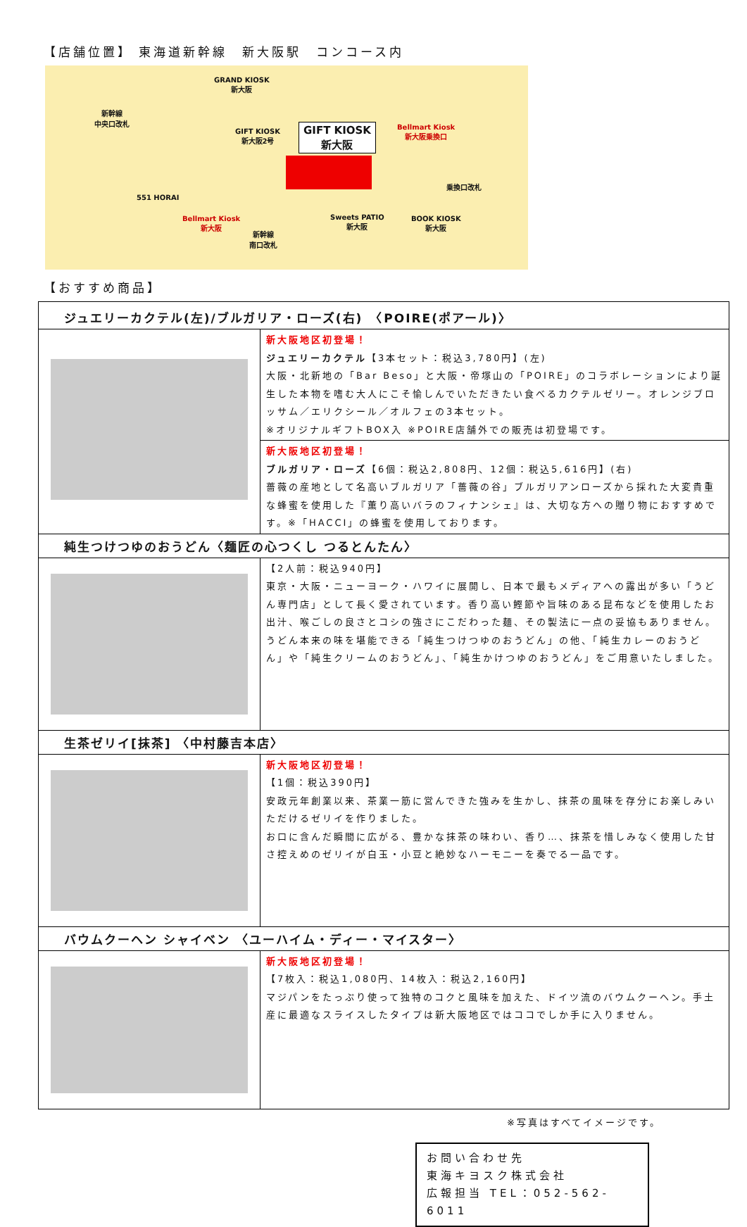【店舗位置】 東海道新幹線　新大阪駅　コンコース内
GRAND KIOSK
新大阪
新幹線
中央口改札
GIFT KIOSK
新大阪2号
GIFT KIOSK
新大阪
Bellmart Kiosk
新大阪乗換口
乗換口改札
551 HORAI
Bellmart Kiosk
新大阪
新幹線
南口改札
Sweets PATIO
新大阪
BOOK KIOSK
新大阪
【おすすめ商品】
| ジュエリーカクテル(左)/ブルガリア・ローズ(右) 〈POIRE(ポアール)〉 | |
| | 新大阪地区初登場！ ジュエリーカクテル 【3本セット：税込3,780円】(左) 大阪・北新地の「Bar Beso」と大阪・帝塚山の「POIRE」のコラボレーションにより誕生した本物を嗜む大人にこそ愉しんでいただきたい食べるカクテルゼリー。オレンジブロッサム／エリクシール／オルフェの3本セット。 ※オリジナルギフトBOX入 ※POIRE店舗外での販売は初登場です。 |
| | 新大阪地区初登場！ ブルガリア・ローズ 【6個：税込2,808円、12個：税込5,616円】(右) 薔薇の産地として名高いブルガリア「薔薇の谷」ブルガリアンローズから採れた大変貴重な蜂蜜を使用した『薫り高いバラのフィナンシェ』は、大切な方への贈り物におすすめです。※「HACCI」の蜂蜜を使用しております。 |
| 純生つけつゆのおうどん〈麺匠の心つくし つるとんたん〉 | |
| | 【2人前：税込940円】 東京・大阪・ニューヨーク・ハワイに展開し、日本で最もメディアへの露出が多い「うどん専門店」として長く愛されています。香り高い鰹節や旨味のある昆布などを使用したお出汁、喉ごしの良さとコシの強さにこだわった麺、その製法に一点の妥協もありません。うどん本来の味を堪能できる「純生つけつゆのおうどん」の他、「純生カレーのおうどん」や「純生クリームのおうどん」、「純生かけつゆのおうどん」をご用意いたしました。 |
| 生茶ゼリイ[抹茶] 〈中村藤吉本店〉 | |
| | 新大阪地区初登場！ 【1個：税込390円】 安政元年創業以来、茶業一筋に営んできた強みを生かし、抹茶の風味を存分にお楽しみいただけるゼリイを作りました。 お口に含んだ瞬間に広がる、豊かな抹茶の味わい、香り…、抹茶を惜しみなく使用した甘さ控えめのゼリイが白玉・小豆と絶妙なハーモニーを奏でる一品です。 |
| バウムクーヘン シャイベン 〈ユーハイム・ディー・マイスター〉 | |
| | 新大阪地区初登場！ 【7枚入：税込1,080円、14枚入：税込2,160円】 マジパンをたっぷり使って独特のコクと風味を加えた、ドイツ流のバウムクーヘン。手土産に最適なスライスしたタイプは新大阪地区ではココでしか手に入りません。 |
※写真はすべてイメージです。
お問い合わせ先
東海キヨスク株式会社
広報担当 TEL：052-562-6011